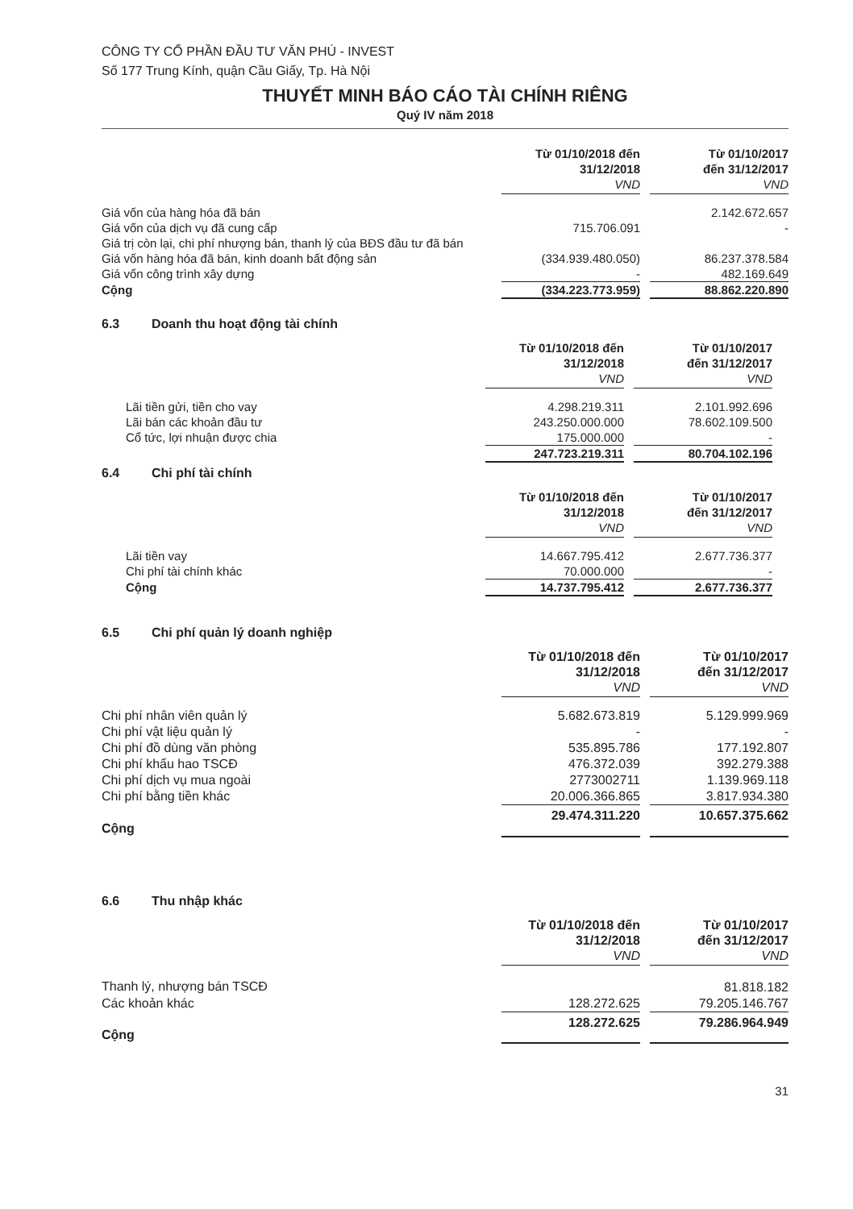CÔNG TY CỔ PHẦN ĐẦU TƯ VĂN PHÚ - INVEST
Số 177 Trung Kính, quận Cầu Giấy, Tp. Hà Nội
THUYẾT MINH BÁO CÁO TÀI CHÍNH RIÊNG
Quý IV năm 2018
| | Từ 01/10/2018 đến 31/12/2018 VND | | Từ 01/10/2017 đến 31/12/2017 VND |
| Giá vốn của hàng hóa đã bán | | | 2.142.672.657 |
| Giá vốn của dịch vụ đã cung cấp | 715.706.091 | | - |
| Giá trị còn lại, chi phí nhượng bán, thanh lý của BĐS đầu tư đã bán | | | |
| Giá vốn hàng hóa đã bán, kinh doanh bất động sản | (334.939.480.050) | | 86.237.378.584 |
| Giá vốn công trình xây dựng | - | | 482.169.649 |
| Cộng | (334.223.773.959) | | 88.862.220.890 |
6.3 Doanh thu hoạt động tài chính
| | Từ 01/10/2018 đến 31/12/2018 VND | | Từ 01/10/2017 đến 31/12/2017 VND | |
| Lãi tiền gửi, tiền cho vay | 4.298.219.311 | | 2.101.992.696 | |
| Lãi bán các khoản đầu tư | 243.250.000.000 | | 78.602.109.500 | |
| Cổ tức, lợi nhuận được chia | 175.000.000 | | - | |
| | 247.723.219.311 | | 80.704.102.196 | |
6.4 Chi phí tài chính
| | Từ 01/10/2018 đến 31/12/2018 VND | | Từ 01/10/2017 đến 31/12/2017 VND | |
| Lãi tiền vay | 14.667.795.412 | | 2.677.736.377 | |
| Chi phí tài chính khác | 70.000.000 | | - | |
| Cộng | 14.737.795.412 | | 2.677.736.377 | |
6.5 Chi phí quản lý doanh nghiệp
| | Từ 01/10/2018 đến 31/12/2018 VND | | Từ 01/10/2017 đến 31/12/2017 VND |
| Chi phí nhân viên quản lý | 5.682.673.819 | | 5.129.999.969 |
| Chi phí vật liệu quản lý | - | | - |
| Chi phí đồ dùng văn phòng | 535.895.786 | | 177.192.807 |
| Chi phí khấu hao TSCĐ | 476.372.039 | | 392.279.388 |
| Chi phí dịch vụ mua ngoài | 2773002711 | | 1.139.969.118 |
| Chi phí bằng tiền khác | 20.006.366.865 | | 3.817.934.380 |
| Cộng | 29.474.311.220 | | 10.657.375.662 |
6.6 Thu nhập khác
| | Từ 01/10/2018 đến 31/12/2018 VND | | Từ 01/10/2017 đến 31/12/2017 VND |
| Thanh lý, nhượng bán TSCĐ | | | 81.818.182 |
| Các khoản khác | 128.272.625 | | 79.205.146.767 |
| Cộng | 128.272.625 | | 79.286.964.949 |
31